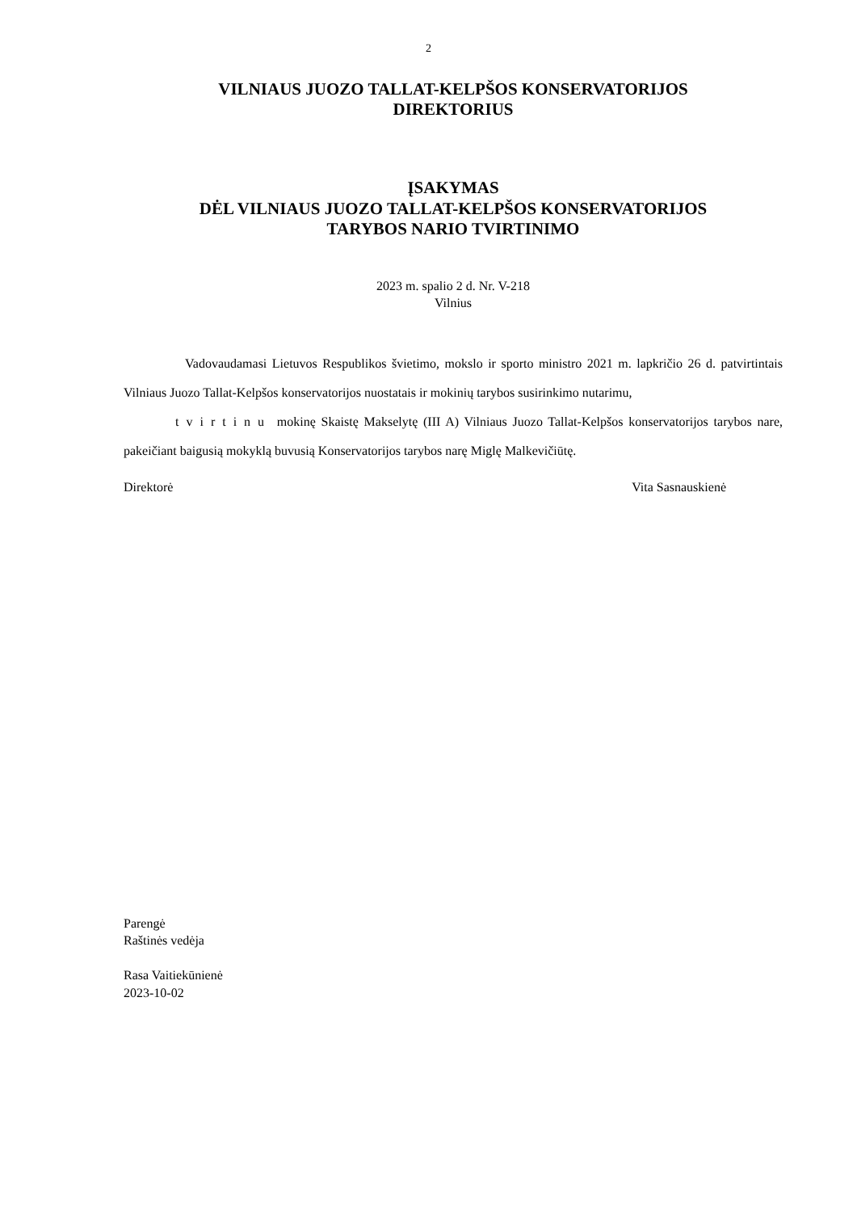2
VILNIAUS JUOZO TALLAT-KELPŠOS KONSERVATORIJOS
DIREKTORIUS
ĮSAKYMAS
DĖL VILNIAUS JUOZO TALLAT-KELPŠOS KONSERVATORIJOS
TARYBOS NARIO TVIRTINIMO
2023 m. spalio 2 d. Nr. V-218
Vilnius
Vadovaudamasi Lietuvos Respublikos švietimo, mokslo ir sporto ministro 2021 m. lapkričio 26 d. patvirtintais Vilniaus Juozo Tallat-Kelpšos konservatorijos nuostatais ir mokinių tarybos susirinkimo nutarimu,
tvirtinu mokinę Skaistę Makselytę (III A) Vilniaus Juozo Tallat-Kelpšos konservatorijos tarybos nare, pakeičiant baigusią mokyklą buvusią Konservatorijos tarybos narę Miglę Malkevičiūtę.
Direktorė Vita Sasnauskienė
Parengė
Raštinės vedėja
Rasa Vaitiekūnienė
2023-10-02